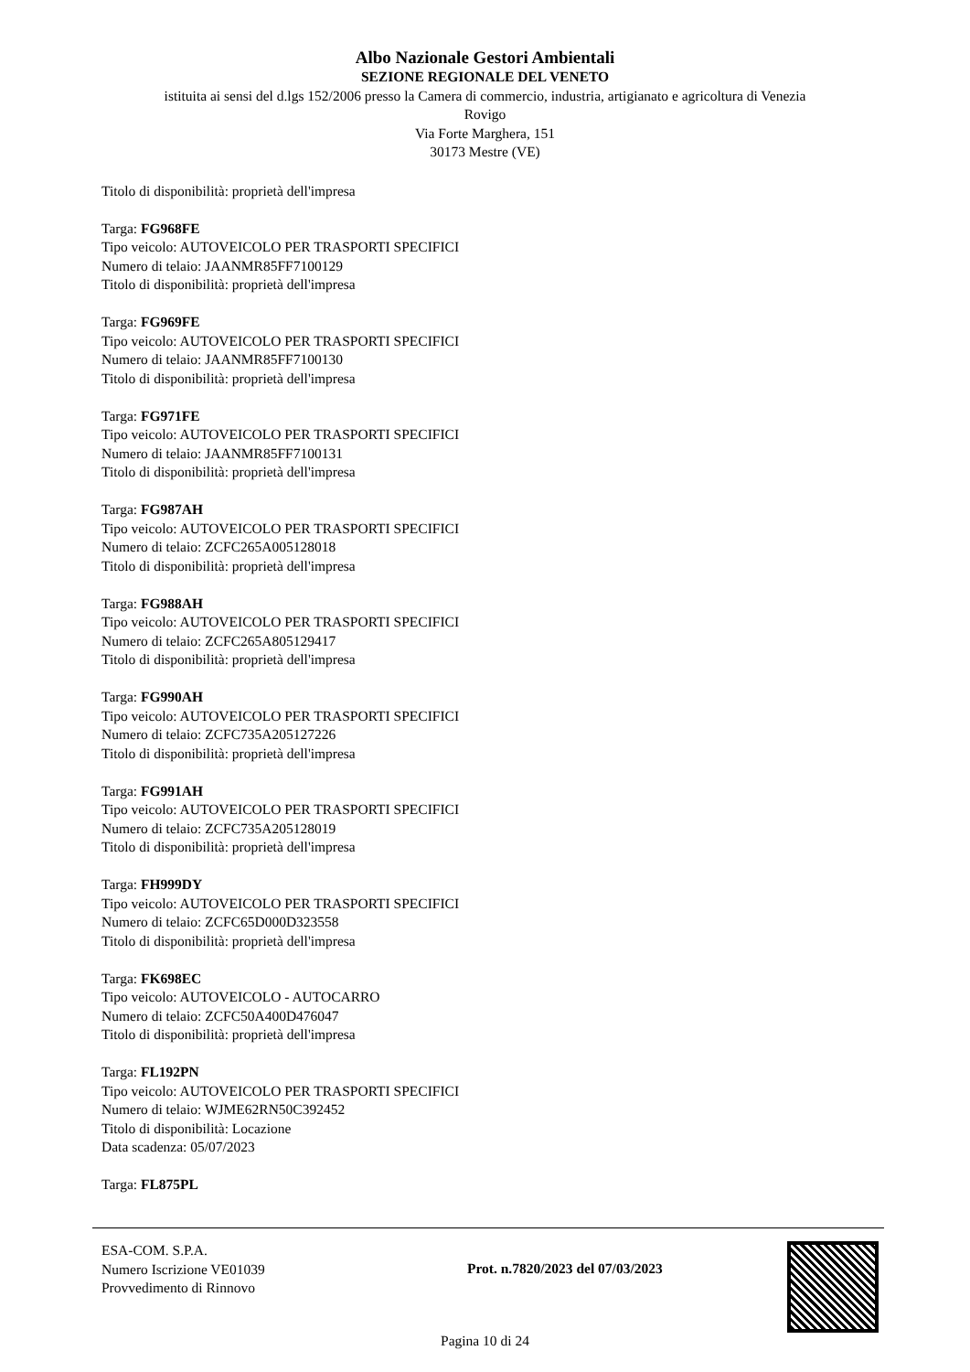Albo Nazionale Gestori Ambientali
SEZIONE REGIONALE DEL VENETO
istituita ai sensi del d.lgs 152/2006 presso la Camera di commercio, industria, artigianato e agricoltura di Venezia
Rovigo
Via Forte Marghera, 151
30173 Mestre (VE)
Titolo di disponibilità: proprietà dell'impresa
Targa: FG968FE
Tipo veicolo: AUTOVEICOLO PER TRASPORTI SPECIFICI
Numero di telaio: JAANMR85FF7100129
Titolo di disponibilità: proprietà dell'impresa
Targa: FG969FE
Tipo veicolo: AUTOVEICOLO PER TRASPORTI SPECIFICI
Numero di telaio: JAANMR85FF7100130
Titolo di disponibilità: proprietà dell'impresa
Targa: FG971FE
Tipo veicolo: AUTOVEICOLO PER TRASPORTI SPECIFICI
Numero di telaio: JAANMR85FF7100131
Titolo di disponibilità: proprietà dell'impresa
Targa: FG987AH
Tipo veicolo: AUTOVEICOLO PER TRASPORTI SPECIFICI
Numero di telaio: ZCFC265A005128018
Titolo di disponibilità: proprietà dell'impresa
Targa: FG988AH
Tipo veicolo: AUTOVEICOLO PER TRASPORTI SPECIFICI
Numero di telaio: ZCFC265A805129417
Titolo di disponibilità: proprietà dell'impresa
Targa: FG990AH
Tipo veicolo: AUTOVEICOLO PER TRASPORTI SPECIFICI
Numero di telaio: ZCFC735A205127226
Titolo di disponibilità: proprietà dell'impresa
Targa: FG991AH
Tipo veicolo: AUTOVEICOLO PER TRASPORTI SPECIFICI
Numero di telaio: ZCFC735A205128019
Titolo di disponibilità: proprietà dell'impresa
Targa: FH999DY
Tipo veicolo: AUTOVEICOLO PER TRASPORTI SPECIFICI
Numero di telaio: ZCFC65D000D323558
Titolo di disponibilità: proprietà dell'impresa
Targa: FK698EC
Tipo veicolo: AUTOVEICOLO - AUTOCARRO
Numero di telaio: ZCFC50A400D476047
Titolo di disponibilità: proprietà dell'impresa
Targa: FL192PN
Tipo veicolo: AUTOVEICOLO PER TRASPORTI SPECIFICI
Numero di telaio: WJME62RN50C392452
Titolo di disponibilità: Locazione
Data scadenza: 05/07/2023
Targa: FL875PL
ESA-COM. S.P.A.
Numero Iscrizione VE01039
Provvedimento di Rinnovo
Prot. n.7820/2023 del 07/03/2023
Pagina 10 di 24